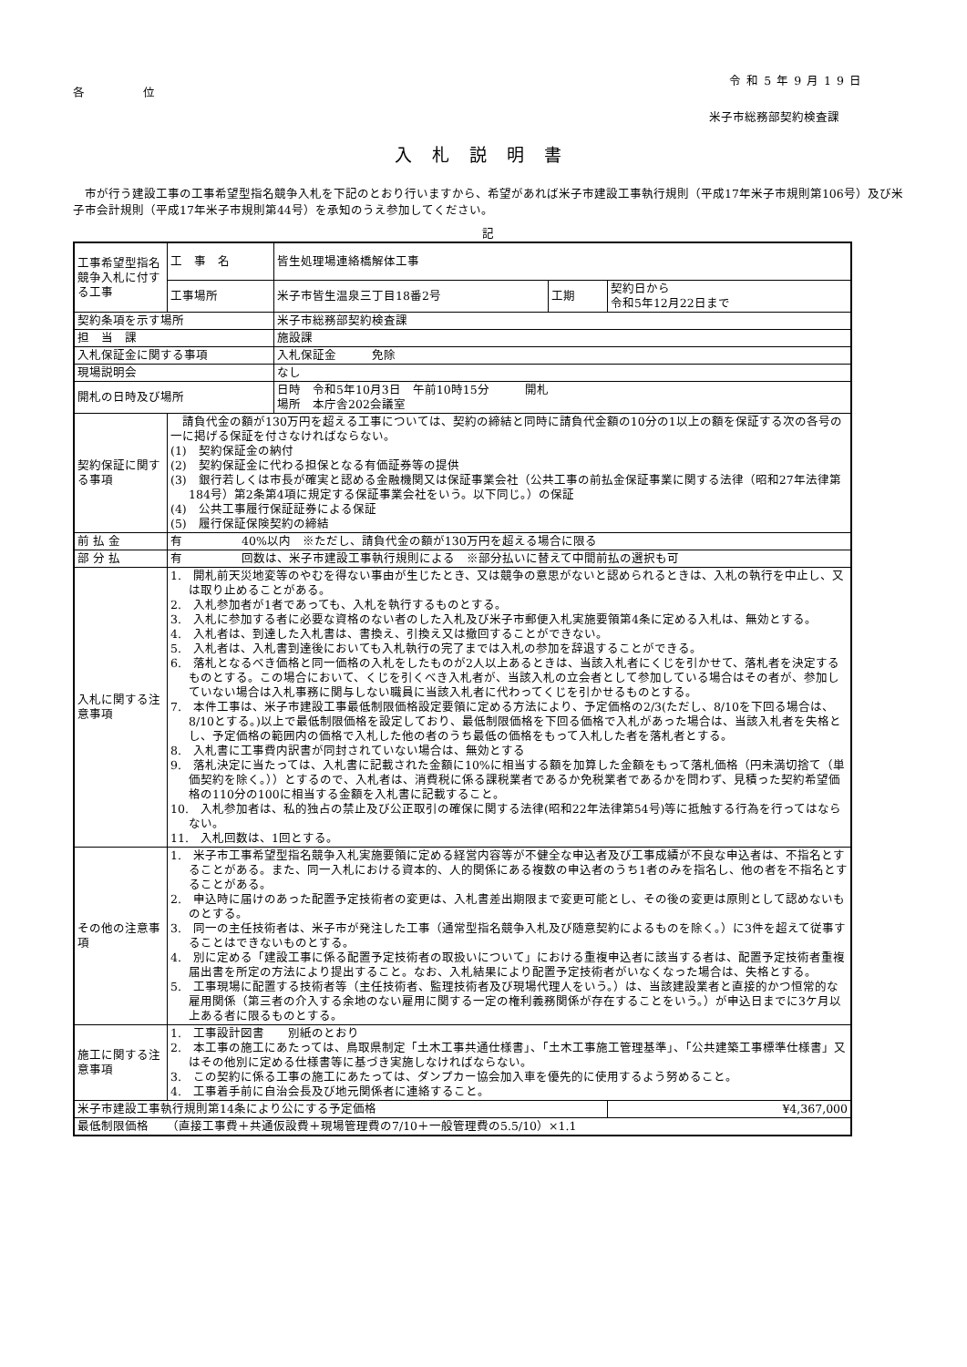令和5年9月19日
各 位
米子市総務部契約検査課
入札説明書
　市が行う建設工事の工事希望型指名競争入札を下記のとおり行いますから、希望があれば米子市建設工事執行規則（平成17年米子市規則第106号）及び米子市会計規則（平成17年米子市規則第44号）を承知のうえ参加してください。
記
| 工事希望型指名競争入札に付する工事 | 工 事 名 | 皆生処理場連絡橋解体工事 | | |
| | 工事場所 | 米子市皆生温泉三丁目18番2号 | 工期 | 契約日から 令和5年12月22日まで |
| 契約条項を示す場所 | | 米子市総務部契約検査課 | | |
| 担 当 課 | | 施設課 | | |
| 入札保証金に関する事項 | | 入札保証金 免除 | | |
| 現場説明会 | | なし | | |
| 開札の日時及び場所 | | 日時 令和5年10月3日 午前10時15分 開札 場所 本庁舎202会議室 | | |
| 契約保証に関する事項 | 請負代金の額が130万円を超える工事については、契約の締結と同時に請負代金額の10分の1以上の額を保証する次の各号の一に掲げる保証を付さなければならない。 (1) 契約保証金の納付 (2) 契約保証金に代わる担保となる有価証券等の提供 (3) 銀行若しくは市長が確実と認める金融機関又は保証事業会社（公共工事の前払金保証事業に関する法律（昭和27年法律第184号）第2条第4項に規定する保証事業会社をいう。以下同じ。）の保証 (4) 公共工事履行保証証券による保証 (5) 履行保証保険契約の締結 | | | |
| 前 払 金 | 有 40%以内 ※ただし、請負代金の額が130万円を超える場合に限る | | | |
| 部 分 払 | 有 回数は、米子市建設工事執行規則による ※部分払いに替えて中間前払の選択も可 | | | |
| 入札に関する注意事項 | 1. 開札前天災地変等のやむを得ない事由が生じたとき、又は競争の意思がないと認められるときは、入札の執行を中止し、又は取り止めることがある。 2. 入札参加者が1者であっても、入札を執行するものとする。 3. 入札に参加する者に必要な資格のない者のした入札及び米子市郵便入札実施要領第4条に定める入札は、無効とする。 4. 入札者は、到達した入札書は、書換え、引換え又は撤回することができない。 5. 入札者は、入札書到達後においても入札執行の完了までは入札の参加を辞退することができる。 6. 落札となるべき価格と同一価格の入札をしたものが2人以上あるときは、当該入札者にくじを引かせて、落札者を決定するものとする。この場合において、くじを引くべき入札者が、当該入札の立会者として参加している場合はその者が、参加していない場合は入札事務に関与しない職員に当該入札者に代わってくじを引かせるものとする。 7. 本件工事は、米子市建設工事最低制限価格設定要領に定める方法により、予定価格の2/3(ただし、8/10を下回る場合は、8/10とする。)以上で最低制限価格を設定しており、最低制限価格を下回る価格で入札があった場合は、当該入札者を失格とし、予定価格の範囲内の価格で入札した他の者のうち最低の価格をもって入札した者を落札者とする。 8. 入札書に工事費内訳書が同封されていない場合は、無効とする 9. 落札決定に当たっては、入札書に記載された金額に10%に相当する額を加算した金額をもって落札価格（円未満切捨て（単価契約を除く。））とするので、入札者は、消費税に係る課税業者であるか免税業者であるかを問わず、見積った契約希望価格の110分の100に相当する金額を入札書に記載すること。 10. 入札参加者は、私的独占の禁止及び公正取引の確保に関する法律(昭和22年法律第54号)等に抵触する行為を行ってはならない。 11. 入札回数は、1回とする。 | | | |
| その他の注意事項 | 1. 米子市工事希望型指名競争入札実施要領に定める経営内容等が不健全な申込者及び工事成績が不良な申込者は、不指名とすることがある。また、同一入札における資本的、人的関係にある複数の申込者のうち1者のみを指名し、他の者を不指名とすることがある。 2. 申込時に届けのあった配置予定技術者の変更は、入札書差出期限まで変更可能とし、その後の変更は原則として認めないものとする。 3. 同一の主任技術者は、米子市が発注した工事（通常型指名競争入札及び随意契約によるものを除く。）に3件を超えて従事することはできないものとする。 4. 別に定める「建設工事に係る配置予定技術者の取扱いについて」における重複申込者に該当する者は、配置予定技術者重複届出書を所定の方法により提出すること。なお、入札結果により配置予定技術者がいなくなった場合は、失格とする。 5. 工事現場に配置する技術者等（主任技術者、監理技術者及び現場代理人をいう。）は、当該建設業者と直接的かつ恒常的な雇用関係（第三者の介入する余地のない雇用に関する一定の権利義務関係が存在することをいう。）が申込日までに3ケ月以上ある者に限るものとする。 | | | |
| 施工に関する注意事項 | 1. 工事設計図書 別紙のとおり 2. 本工事の施工にあたっては、鳥取県制定「土木工事共通仕様書」、「土木工事施工管理基準」、「公共建築工事標準仕様書」又はその他別に定める仕様書等に基づき実施しなければならない。 3. この契約に係る工事の施工にあたっては、ダンプカー協会加入車を優先的に使用するよう努めること。 4. 工事着手前に自治会長及び地元関係者に連絡すること。 | | | |
| 米子市建設工事執行規則第14条により公にする予定価格 | | | | ¥4,367,000 |
| 最低制限価格 （直接工事費＋共通仮設費＋現場管理費の7/10＋一般管理費の5.5/10）×1.1 | | | | |